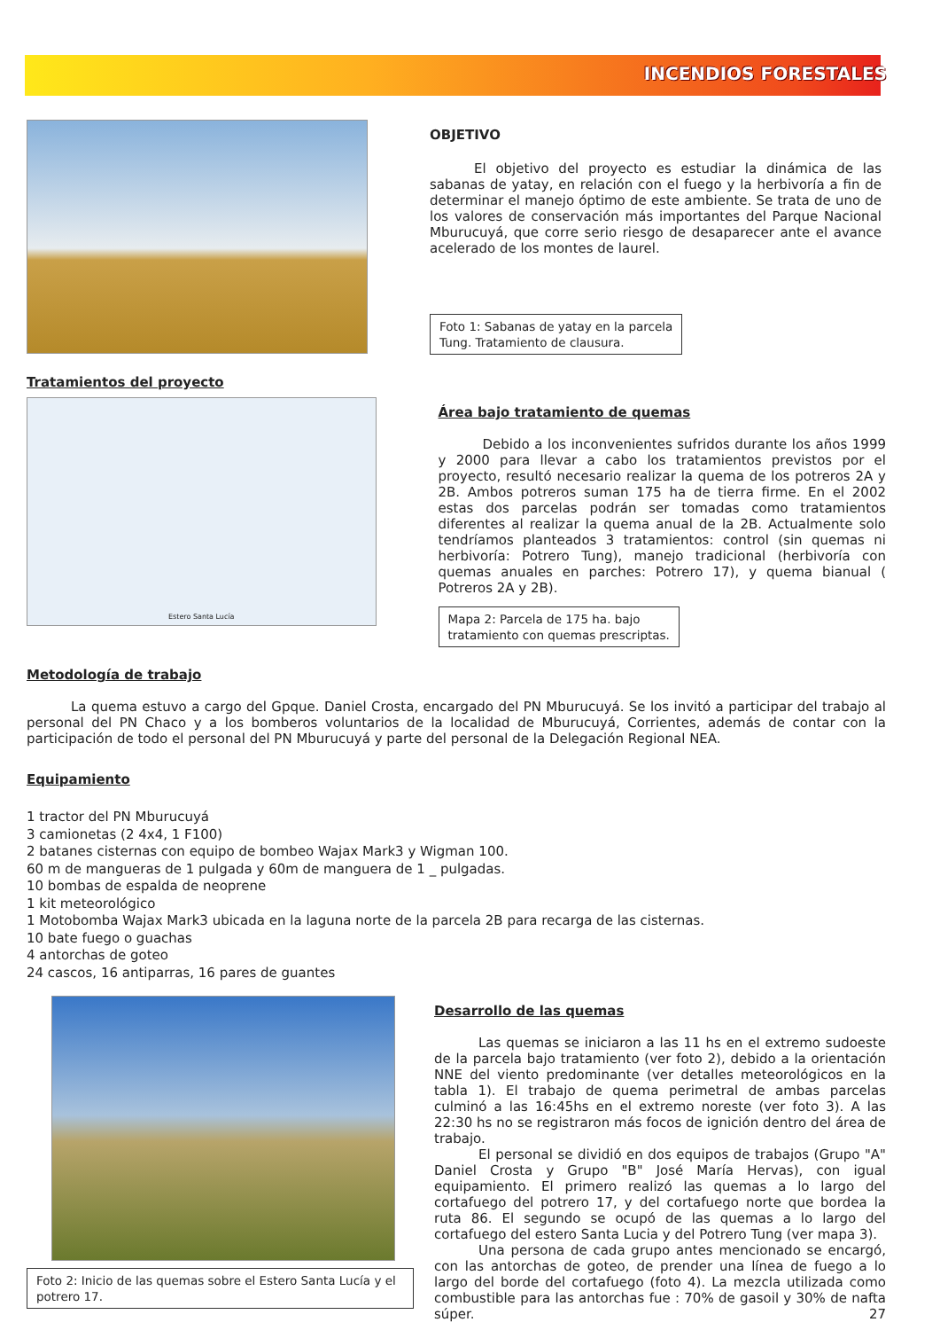INCENDIOS FORESTALES
OBJETIVO
El objetivo del proyecto es estudiar la dinámica de las sabanas de yatay, en relación con el fuego y la herbivoría a fin de determinar el manejo óptimo de este ambiente. Se trata de uno de los valores de conservación más importantes del Parque Nacional Mburucuyá, que corre serio riesgo de desaparecer ante el avance acelerado de los montes de laurel.
Foto 1: Sabanas de yatay en la parcela
Tung. Tratamiento de clausura.
Tratamientos del proyecto
Estero Santa Lucía
Área bajo tratamiento de quemas
Debido a los inconvenientes sufridos durante los años 1999 y 2000 para llevar a cabo los tratamientos previstos por el proyecto, resultó necesario realizar la quema de los potreros 2A y 2B. Ambos potreros suman 175 ha de tierra firme. En el 2002 estas dos parcelas podrán ser tomadas como tratamientos diferentes al realizar la quema anual de la 2B. Actualmente solo tendríamos planteados 3 tratamientos: control (sin quemas ni herbivoría: Potrero Tung), manejo tradicional (herbivoría con quemas anuales en parches: Potrero 17), y quema bianual ( Potreros 2A y 2B).
Mapa 2: Parcela de 175 ha. bajo
tratamiento con quemas prescriptas.
Metodología de trabajo
La quema estuvo a cargo del Gpque. Daniel Crosta, encargado del PN Mburucuyá. Se los invitó a participar del trabajo al personal del PN Chaco y a los bomberos voluntarios de la localidad de Mburucuyá, Corrientes, además de contar con la participación de todo el personal del PN Mburucuyá y parte del personal de la Delegación Regional NEA.
Equipamiento
1 tractor del PN Mburucuyá
3 camionetas (2 4x4, 1 F100)
2 batanes cisternas con equipo de bombeo Wajax Mark3 y Wigman 100.
60 m de mangueras de 1 pulgada y 60m de manguera de 1 _ pulgadas.
10 bombas de espalda de neoprene
1 kit meteorológico
1 Motobomba Wajax Mark3 ubicada en la laguna norte de la parcela 2B para recarga de las cisternas.
10 bate fuego o guachas
4 antorchas de goteo
24 cascos, 16 antiparras, 16 pares de guantes
Foto 2: Inicio de las quemas sobre el Estero Santa Lucía y el potrero 17.
Desarrollo de las quemas
Las quemas se iniciaron a las 11 hs en el extremo sudoeste de la parcela bajo tratamiento (ver foto 2), debido a la orientación NNE del viento predominante (ver detalles meteorológicos en la tabla 1). El trabajo de quema perimetral de ambas parcelas culminó a las 16:45hs en el extremo noreste (ver foto 3). A las 22:30 hs no se registraron más focos de ignición dentro del área de trabajo.
El personal se dividió en dos equipos de trabajos (Grupo "A" Daniel Crosta y Grupo "B" José María Hervas), con igual equipamiento. El primero realizó las quemas a lo largo del cortafuego del potrero 17, y del cortafuego norte que bordea la ruta 86. El segundo se ocupó de las quemas a lo largo del cortafuego del estero Santa Lucia y del Potrero Tung (ver mapa 3).
Una persona de cada grupo antes mencionado se encargó, con las antorchas de goteo, de prender una línea de fuego a lo largo del borde del cortafuego (foto 4). La mezcla utilizada como combustible para las antorchas fue : 70% de gasoil y 30% de nafta súper. 27